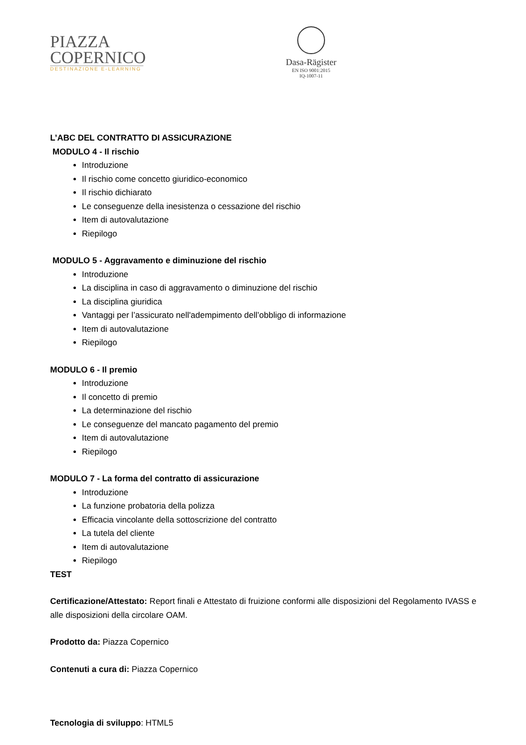PIAZZA
COPERNICO
DESTINAZIONE E-LEARNING
Dasa-Rägister
EN ISO 9001:2015
IQ-1007-11
L’ABC DEL CONTRATTO DI ASSICURAZIONE
MODULO 4 - Il rischio
Introduzione
Il rischio come concetto giuridico-economico
Il rischio dichiarato
Le conseguenze della inesistenza o cessazione del rischio
Item di autovalutazione
Riepilogo
MODULO 5 - Aggravamento e diminuzione del rischio
Introduzione
La disciplina in caso di aggravamento o diminuzione del rischio
La disciplina giuridica
Vantaggi per l’assicurato nell'adempimento dell’obbligo di informazione
Item di autovalutazione
Riepilogo
MODULO 6 - Il premio
Introduzione
Il concetto di premio
La determinazione del rischio
Le conseguenze del mancato pagamento del premio
Item di autovalutazione
Riepilogo
MODULO 7 - La forma del contratto di assicurazione
Introduzione
La funzione probatoria della polizza
Efficacia vincolante della sottoscrizione del contratto
La tutela del cliente
Item di autovalutazione
Riepilogo
TEST
Certificazione/Attestato: Report finali e Attestato di fruizione conformi alle disposizioni del Regolamento IVASS e alle disposizioni della circolare OAM.
Prodotto da: Piazza Copernico
Contenuti a cura di: Piazza Copernico
Tecnologia di sviluppo: HTML5